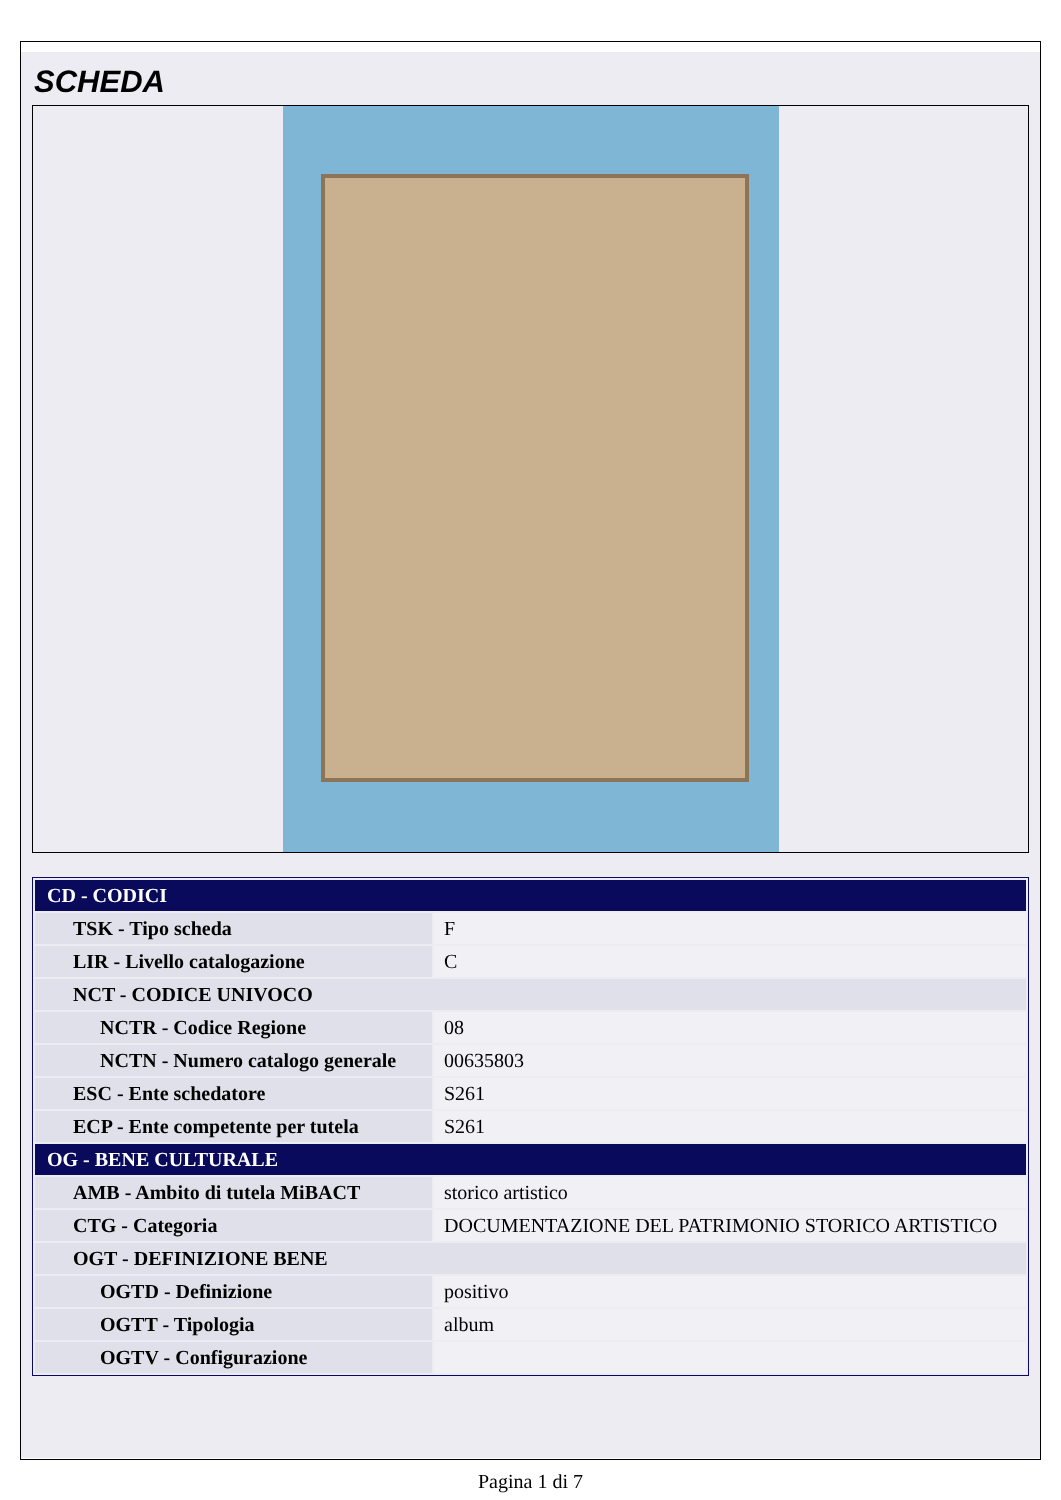SCHEDA
| CD - CODICI | |
| TSK - Tipo scheda | F |
| LIR - Livello catalogazione | C |
| NCT - CODICE UNIVOCO | |
| NCTR - Codice Regione | 08 |
| NCTN - Numero catalogo generale | 00635803 |
| ESC - Ente schedatore | S261 |
| ECP - Ente competente per tutela | S261 |
| OG - BENE CULTURALE | |
| AMB - Ambito di tutela MiBACT | storico artistico |
| CTG - Categoria | DOCUMENTAZIONE DEL PATRIMONIO STORICO ARTISTICO |
| OGT - DEFINIZIONE BENE | |
| OGTD - Definizione | positivo |
| OGTT - Tipologia | album |
| OGTV - Configurazione | |
Pagina 1 di 7